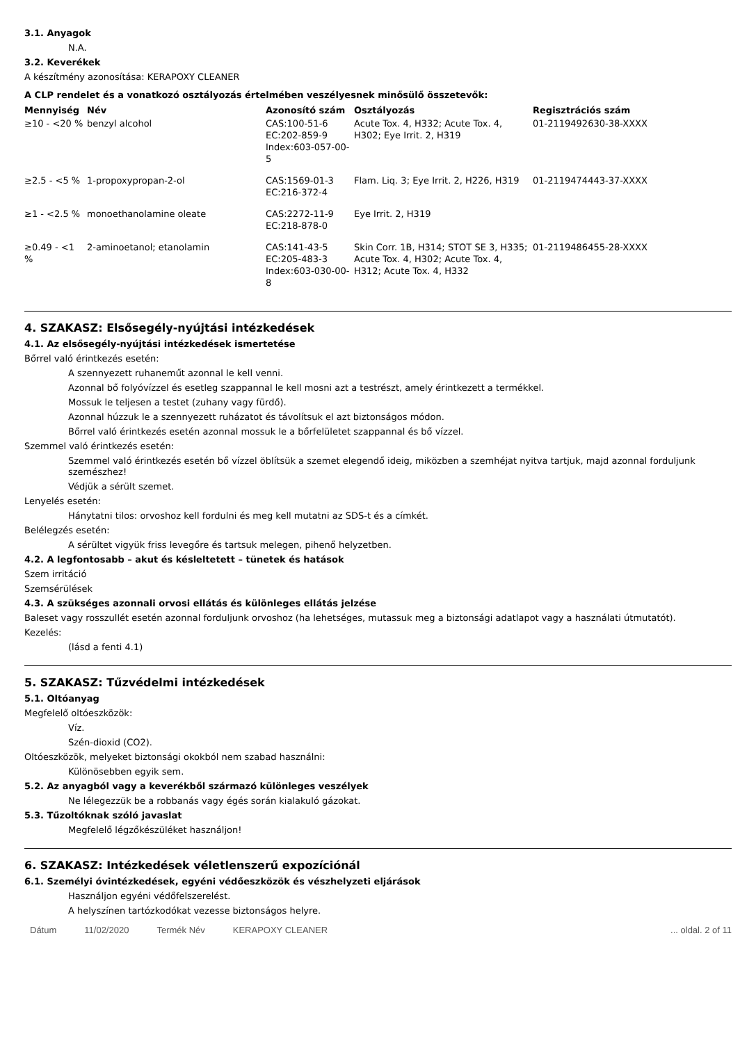3.1. Anyagok
N.A.
3.2. Keverékek
A készítmény azonosítása: KERAPOXY CLEANER
A CLP rendelet és a vonatkozó osztályozás értelmében veszélyesnek minősülő összetevők:
| Mennyiség | Név | Azonosító szám | Osztályozás | Regisztrációs szám |
| --- | --- | --- | --- | --- |
| ≥10 - <20 % | benzyl alcohol | CAS:100-51-6 EC:202-859-9 Index:603-057-00-5 | Acute Tox. 4, H332; Acute Tox. 4, H302; Eye Irrit. 2, H319 | 01-2119492630-38-XXXX |
| ≥2.5 - <5 % | 1-propoxypropan-2-ol | CAS:1569-01-3 EC:216-372-4 | Flam. Liq. 3; Eye Irrit. 2, H226, H319 | 01-2119474443-37-XXXX |
| ≥1 - <2.5 % | monoethanolamine oleate | CAS:2272-11-9 EC:218-878-0 | Eye Irrit. 2, H319 | |
| ≥0.49 - <1 % | 2-aminoetanol; etanolamin | CAS:141-43-5 EC:205-483-3 Index:603-030-00-8 | Skin Corr. 1B, H314; STOT SE 3, H335; Acute Tox. 4, H302; Acute Tox. 4, H312; Acute Tox. 4, H332 | 01-2119486455-28-XXXX |
4. SZAKASZ: Elsősegély-nyújtási intézkedések
4.1. Az elsősegély-nyújtási intézkedések ismertetése
Bőrrel való érintkezés esetén:
A szennyezett ruhaneműt azonnal le kell venni.
Azonnal bő folyóvízzel és esetleg szappannal le kell mosni azt a testrészt, amely érintkezett a termékkel.
Mossuk le teljesen a testet (zuhany vagy fürdő).
Azonnal húzzuk le a szennyezett ruházatot és távolítsuk el azt biztonságos módon.
Bőrrel való érintkezés esetén azonnal mossuk le a bőrfelületet szappannal és bő vízzel.
Szemmel való érintkezés esetén:
Szemmel való érintkezés esetén bő vízzel öblítsük a szemet elegendő ideig, miközben a szemhéjat nyitva tartjuk, majd azonnal forduljunk szemészhez!
Védjük a sérült szemet.
Lenyelés esetén:
Hánytatni tilos: orvoshoz kell fordulni és meg kell mutatni az SDS-t és a címkét.
Belélegzés esetén:
A sérültet vigyük friss levegőre és tartsuk melegen, pihenő helyzetben.
4.2. A legfontosabb – akut és késleltetett – tünetek és hatások
Szem irritáció
Szemsérülések
4.3. A szükséges azonnali orvosi ellátás és különleges ellátás jelzése
Baleset vagy rosszullét esetén azonnal forduljunk orvoshoz (ha lehetséges, mutassuk meg a biztonsági adatlapot vagy a használati útmutatót).
Kezelés:
(lásd a fenti 4.1)
5. SZAKASZ: Tűzvédelmi intézkedések
5.1. Oltóanyag
Megfelelő oltóeszközök:
Víz.
Szén-dioxid (CO2).
Oltóeszközök, melyeket biztonsági okokból nem szabad használni:
Különösebben egyik sem.
5.2. Az anyagból vagy a keverékből származó különleges veszélyek
Ne lélegezzük be a robbanás vagy égés során kialakuló gázokat.
5.3. Tűzoltóknak szóló javaslat
Megfelelő légzőkészüléket használjon!
6. SZAKASZ: Intézkedések véletlenszerű expozíciónál
6.1. Személyi óvintézkedések, egyéni védőeszközök és vészhelyzeti eljárások
Használjon egyéni védőfelszerelést.
A helyszínen tartózkodókat vezesse biztonságos helyre.
Dátum 11/02/2020 Termék Név KERAPOXY CLEANER... oldal. 2 of 11